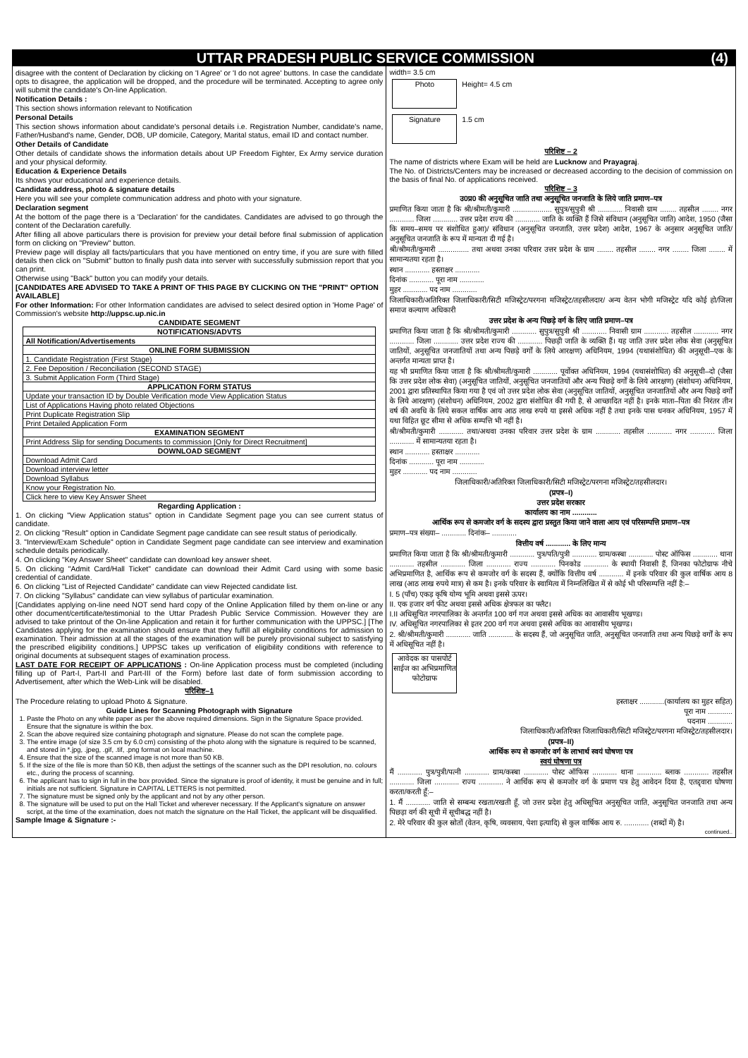UTTAR PRADESH PUBLIC SERVICE COMMISSION (4)
disagree with the content of Declaration by clicking on 'I Agree' or 'I do not agree' buttons. In case the candidate opts to disagree, the application will be dropped, and the procedure will be terminated. Accepting to agree only will submit the candidate's On-line Application.
Notification Details :
This section shows information relevant to Notification
Personal Details
This section shows information about candidate's personal details i.e. Registration Number, candidate's name, Father/Husband's name, Gender, DOB, UP domicile, Category, Marital status, email ID and contact number.
Other Details of Candidate
Other details of candidate shows the information details about UP Freedom Fighter, Ex Army service duration and your physical deformity.
Education & Experience Details
Its shows your educational and experience details.
Candidate address, photo & signature details
Here you will see your complete communication address and photo with your signature.
Declaration segment
At the bottom of the page there is a 'Declaration' for the candidates. Candidates are advised to go through the content of the Declaration carefully.
After filling all above particulars there is provision for preview your detail before final submission of application form on clicking on "Preview" button.
Preview page will display all facts/particulars that you have mentioned on entry time, if you are sure with filled details then click on "Submit" button to finally push data into server with successfully submission report that you can print.
Otherwise using "Back" button you can modify your details.
[CANDIDATES ARE ADVISED TO TAKE A PRINT OF THIS PAGE BY CLICKING ON THE "PRINT" OPTION AVAILABLE]
For other Information: For other Information candidates are advised to select desired option in 'Home Page' of Commission's website http://uppsc.up.nic.in
CANDIDATE SEGMENT
| NOTIFICATIONS/ADVTS |
| --- |
| All Notification/Advertisements |
| ONLINE FORM SUBMISSION |
| 1. Candidate Registration (First Stage) |
| 2. Fee Deposition / Reconciliation (SECOND STAGE) |
| 3. Submit Application Form (Third Stage) |
| APPLICATION FORM STATUS |
| Update your transaction ID by Double Verification mode View Application Status |
| List of Applications Having photo related Objections |
| Print Duplicate Registration Slip |
| Print Detailed Application Form |
| EXAMINATION SEGMENT |
| Print Address Slip for sending Documents to commission [Only for Direct Recruitment] |
| DOWNLOAD SEGMENT |
| Download Admit Card |
| Download interview letter |
| Download Syllabus |
| Know your Registration No. |
| Click here to view Key Answer Sheet |
Regarding Application :
1. On clicking "View Application status" option in Candidate Segment page you can see current status of candidate.
2. On clicking "Result" option in Candidate Segment page candidate can see result status of periodically.
3. "Interview/Exam Schedule" option in Candidate Segment page candidate can see interview and examination schedule details periodically.
4. On clicking "Key Answer Sheet" candidate can download key answer sheet.
5. On clicking "Admit Card/Hall Ticket" candidate can download their Admit Card using with some basic credential of candidate.
6. On clicking "List of Rejected Candidate" candidate can view Rejected candidate list.
7. On clicking "Syllabus" candidate can view syllabus of particular examination.
[Candidates applying on-line need NOT send hard copy of the Online Application filled by them on-line or any other document/certificate/testimonial to the Uttar Pradesh Public Service Commission. However they are advised to take printout of the On-line Application and retain it for further communication with the UPPSC.] [The Candidates applying for the examination should ensure that they fulfill all eligibility conditions for admission to examination. Their admission at all the stages of the examination will be purely provisional subject to satisfying the prescribed eligibility conditions.] UPPSC takes up verification of eligibility conditions with reference to original documents at subsequent stages of examination process.
LAST DATE FOR RECEIPT OF APPLICATIONS : On-line Application process must be completed (including filling up of Part-I, Part-II and Part-III of the Form) before last date of form submission according to Advertisement, after which the Web-Link will be disabled.
परिशिष्ट–1
The Procedure relating to upload Photo & Signature.
Guide Lines for Scanning Photograph with Signature
1. Paste the Photo on any white paper as per the above required dimensions. Sign in the Signature Space provided. Ensure that the signature is within the box.
2. Scan the above required size containing photograph and signature. Please do not scan the complete page.
3. The entire image (of size 3.5 cm by 6.0 cm) consisting of the photo along with the signature is required to be scanned, and stored in *.jpg, .jpeg, .gif, .tif, .png format on local machine.
4. Ensure that the size of the scanned image is not more than 50 KB.
5. If the size of the file is more than 50 KB, then adjust the settings of the scanner such as the DPI resolution, no. colours etc., during the process of scanning.
6. The applicant has to sign in full in the box provided. Since the signature is proof of identity, it must be genuine and in full; initials are not sufficient. Signature in CAPITAL LETTERS is not permitted.
7. The signature must be signed only by the applicant and not by any other person.
8. The signature will be used to put on the Hall Ticket and wherever necessary. If the Applicant's signature on answer script, at the time of the examination, does not match the signature on the Hall Ticket, the applicant will be disqualified.
Sample Image & Signature :-
width= 3.5 cm
Photo
Height= 4.5 cm
Signature
1.5 cm
परिशिष्ट – 2
The name of districts where Exam will be held are Lucknow and Prayagraj.
The No. of Districts/Centers may be increased or decreased according to the decision of commission on the basis of final No. of applications received.
परिशिष्ट – 3
उ0प्र0 की अनुसूचित जाति तथा अनुसूचित जनजाति के लिये जाति प्रमाण–पत्र
प्रमाणित किया जाता है कि श्री/श्रीमती/कुमारी ................... सुपुत्र/सुपुत्री श्री ............ निवासी ग्राम ........ तहसील ........ नगर ............ जिला ............ उत्तर प्रदेश राज्य की ............ जाति के व्यक्ति हैं जिसे संविधान (अनुसूचित जाति) आदेश, 1950 (जैसा कि समय–समय पर संशोधित हुआ)/ संविधान (अनुसूचित जनजाति, उत्तर प्रदेश) आदेश, 1967 के अनुसार अनुसूचित जाति/अनुसूचित जनजाति के रूप में मान्यता दी गई है।
श्री/श्रीमती/कुमारी ............... तथा अथवा उनका परिवार उत्तर प्रदेश के ग्राम ........ तहसील ........ नगर ........ जिला ........ में सामान्यतया रहता है।
स्थान ............ हस्ताक्षर ............
दिनांक ............ पूरा नाम ............
मुहर ............ पद नाम ............
जिलाधिकारी/अतिरिक्त जिलाधिकारी/सिटी मजिस्ट्रेट/परगना मजिस्ट्रेट/तहसीलदार/ अन्य वेतन भोगी मजिस्ट्रेट यदि कोई हो/जिला समाज कल्याण अधिकारी
उत्तर प्रदेश के अन्य पिछड़े वर्ग के लिए जाति प्रमाण–पत्र
प्रमाणित किया जाता है कि श्री/श्रीमती/कुमारी ............ सुपुत्र/सुपुत्री श्री ............ निवासी ग्राम ............ तहसील ............ नगर ............ जिला ............ उत्तर प्रदेश राज्य की ............ पिछड़ी जाति के व्यक्ति हैं। यह जाति उत्तर प्रदेश लोक सेवा (अनुसूचित जातियों, अनुसूचित जनजातियों तथा अन्य पिछड़े वर्गों के लिये आरक्षण) अधिनियम, 1994 (यथासंशोधित) की अनुसूची–एक के अन्तर्गत मान्यता प्राप्त है।
यह भी प्रमाणित किया जाता है कि श्री/श्रीमती/कुमारी ............ पूर्वोक्त अधिनियम, 1994 (यथासंशोधित) की अनुसूची–दो (जैसा कि उत्तर प्रदेश लोक सेवा) (अनुसूचित जातियों, अनुसूचित जनजातियों और अन्य पिछड़े वर्गों के लिये आरक्षण) (संशोधन) अधिनियम, 2001 द्वारा प्रतिस्थापित किया गया है एवं जो उत्तर प्रदेश लोक सेवा (अनुसूचित जातियों, अनुसूचित जनजातियों और अन्य पिछड़े वर्गों के लिये आरक्षण) (संशोधन) अधिनियम, 2002 द्वारा संशोधित की गयी है, से आच्छादित नहीं है। इनके माता–पिता की निरंतर तीन वर्ष की अवधि के लिये सकल वार्षिक आय आठ लाख रुपये या इससे अधिक नहीं है तथा इनके पास धनकर अधिनियम, 1957 में यथा विहित छूट सीमा से अधिक सम्पत्ति भी नहीं है।
श्री/श्रीमती/कुमारी ............ तथा/अथवा उनका परिवार उत्तर प्रदेश के ग्राम ............ तहसील ............ नगर ............ जिला ............ में सामान्यतया रहता है।
स्थान ............ हस्ताक्षर ............
दिनांक ............ पूरा नाम ............
मुहर ............ पद नाम ............
जिलाधिकारी/अतिरिक्त जिलाधिकारी/सिटी मजिस्ट्रेट/परगना मजिस्ट्रेट/तहसीलदार।
(प्रपत्र–I)
उत्तर प्रदेश सरकार
कार्यालय का नाम ............
आर्थिक रूप से कमजोर वर्ग के सदस्य द्वारा प्रस्तुत किया जाने वाला आय एवं परिसम्पत्ति प्रमाण–पत्र
प्रमाण–पत्र संख्या– ............ दिनांक– ............
वित्तीय वर्ष ............ के लिए मान्य
प्रमाणित किया जाता है कि श्री/श्रीमती/कुमारी ............ पुत्र/पति/पुत्री ............ ग्राम/कस्बा ............ पोस्ट ऑफिस ............ थाना ............ तहसील ............ जिला ............ राज्य ............ पिनकोड ............ के स्थायी निवासी हैं, जिनका फोटोग्राफ नीचे अभिप्रमाणित है, आर्थिक रूप से कमजोर वर्ग के सदस्य हैं, क्योंकि वित्तीय वर्ष ............ में इनके परिवार की कुल वार्षिक आय 8 लाख (आठ लाख रुपये मात्र) से कम है। इनके परिवार के स्वामित्व में निम्नलिखित में से कोई भी परिसम्पत्ति नहीं है:–
I. 5 (पाँच) एकड़ कृषि योग्य भूमि अथवा इससे ऊपर।
II. एक हजार वर्ग फीट अथवा इससे अधिक क्षेत्रफल का फ्लैट।
I.II अधिसूचित नगरपालिका के अन्तर्गत 100 वर्ग गज अथवा इससे अधिक का आवासीय भूखण्ड।
IV. अधिसूचित नगरपालिका से इतर 200 वर्ग गज अथवा इससे अधिक का आवासीय भूखण्ड।
2. श्री/श्रीमती/कुमारी ............ जाति ............ के सदस्य हैं, जो अनुसूचित जाति, अनुसूचित जनजाति तथा अन्य पिछड़े वर्गों के रूप में अधिसूचित नहीं है।
आवेदक का पासपोर्ट साईज का अभिप्रमाणित फोटोग्राफ
हस्ताक्षर ............(कार्यालय का मुहर सहित)
पूरा नाम ............
पदनाम ............
जिलाधिकारी/अतिरिक्त जिलाधिकारी/सिटी मजिस्ट्रेट/परगना मजिस्ट्रेट/तहसीलदार।
(प्रपत्र–II)
आर्थिक रूप से कमजोर वर्ग के लाभार्थ स्वयं घोषणा पत्र
स्वयं घोषणा पत्र
मैं ............ पुत्र/पुत्री/पत्नी ............ ग्राम/कस्बा ............ पोस्ट ऑफिस ............ थाना ............ ब्लाक ............ तहसील ............ जिला ............ राज्य ............ ने आर्थिक रूप से कमजोर वर्ग के प्रमाण पत्र हेतु आवेदन दिया है, एतद्द्वारा घोषणा करता/करती हूँ:–
1. मैं ............ जाति से सम्बन्ध रखता/रखती हूँ, जो उत्तर प्रदेश हेतु अधिसूचित अनुसूचित जाति, अनुसूचित जनजाति तथा अन्य पिछड़ा वर्ग की सूची में सूचीबद्ध नहीं है।
2. मेरे परिवार की कुल स्रोतों (वेतन, कृषि, व्यवसाय, पेशा इत्यादि) से कुल वार्षिक आय रु. ............ (शब्दों में) है।
continued..